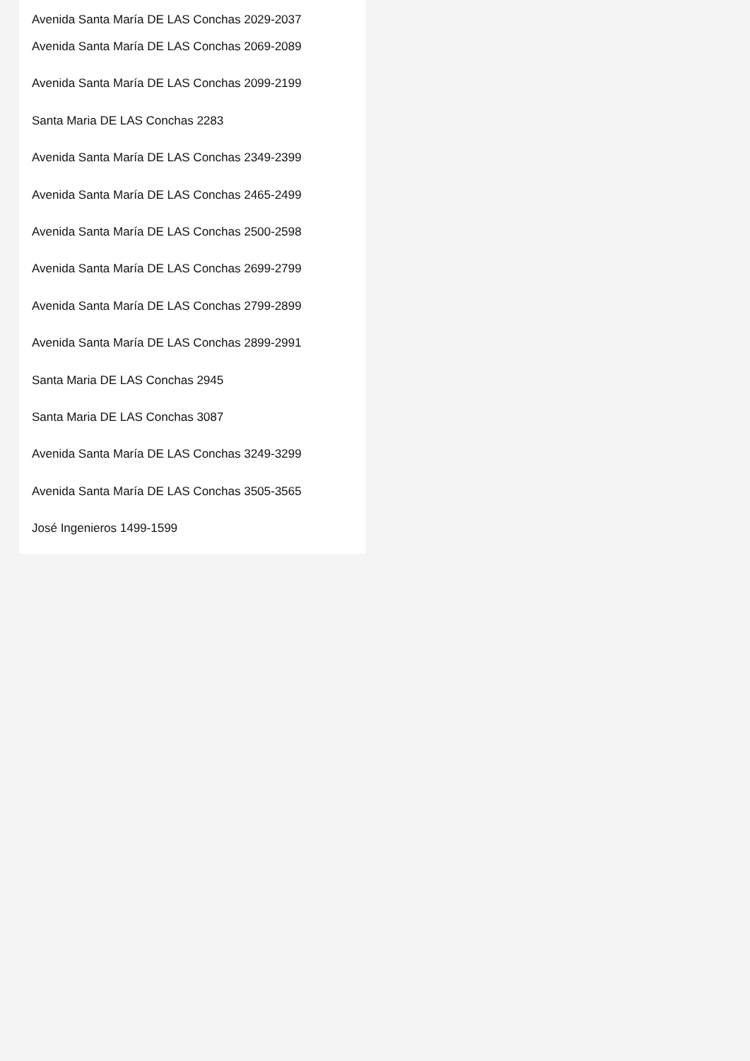Avenida Santa María DE LAS Conchas 2029-2037
Avenida Santa María DE LAS Conchas 2069-2089
Avenida Santa María DE LAS Conchas 2099-2199
Santa Maria DE LAS Conchas 2283
Avenida Santa María DE LAS Conchas 2349-2399
Avenida Santa María DE LAS Conchas 2465-2499
Avenida Santa María DE LAS Conchas 2500-2598
Avenida Santa María DE LAS Conchas 2699-2799
Avenida Santa María DE LAS Conchas 2799-2899
Avenida Santa María DE LAS Conchas 2899-2991
Santa Maria DE LAS Conchas 2945
Santa Maria DE LAS Conchas 3087
Avenida Santa María DE LAS Conchas 3249-3299
Avenida Santa María DE LAS Conchas 3505-3565
José Ingenieros 1499-1599